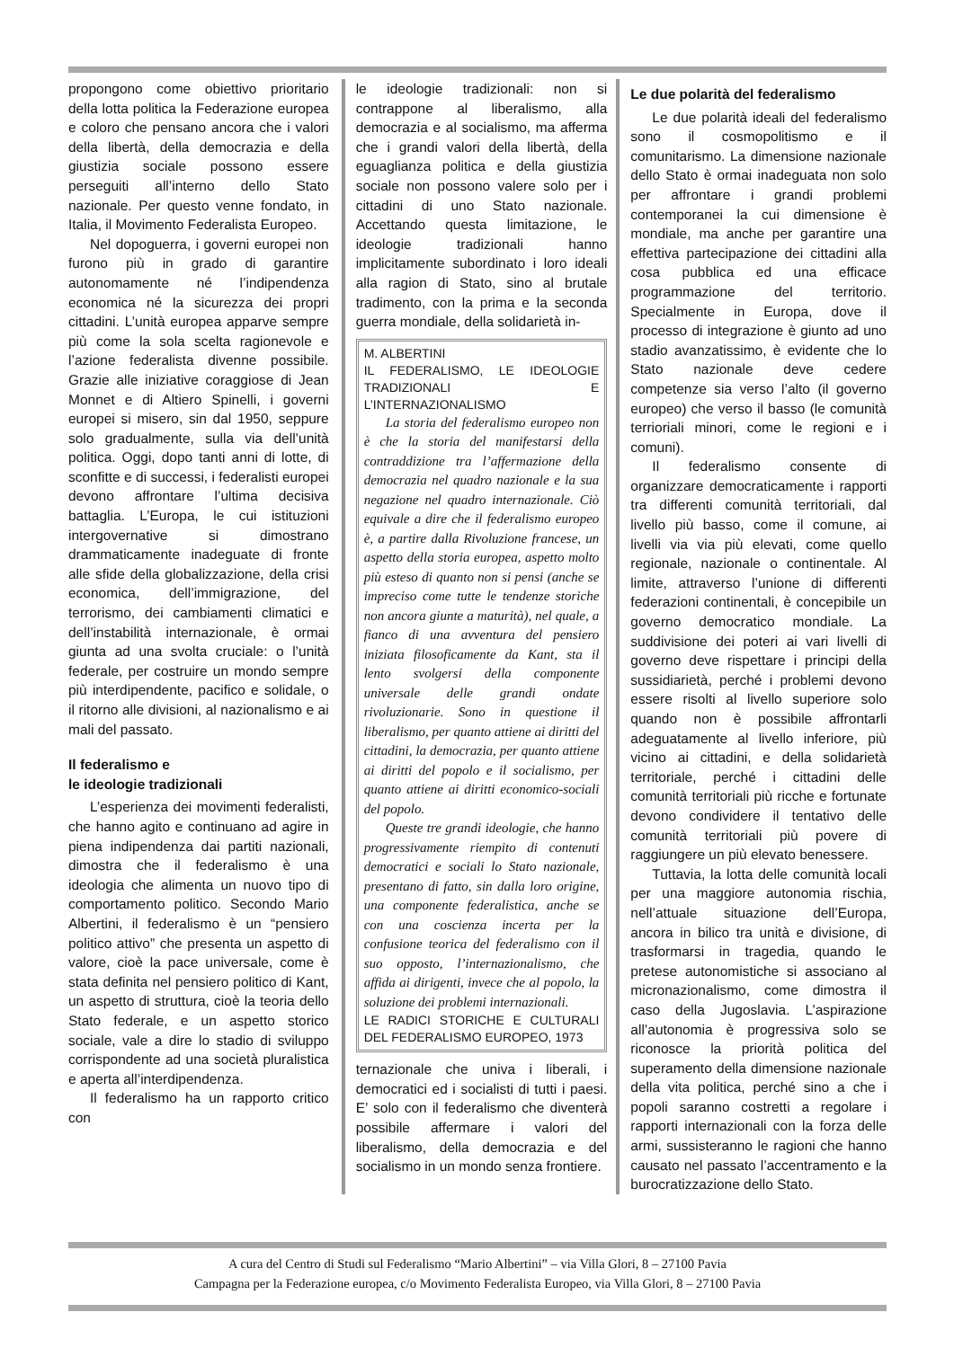propongono come obiettivo prioritario della lotta politica la Federazione europea e coloro che pensano ancora che i valori della libertà, della democrazia e della giustizia sociale possono essere perseguiti all’interno dello Stato nazionale. Per questo venne fondato, in Italia, il Movimento Federalista Europeo.
Nel dopoguerra, i governi europei non furono più in grado di garantire autonomamente né l’indipendenza economica né la sicurezza dei propri cittadini. L’unità europea apparve sempre più come la sola scelta ragionevole e l’azione federalista divenne possibile. Grazie alle iniziative coraggiose di Jean Monnet e di Altiero Spinelli, i governi europei si misero, sin dal 1950, seppure solo gradualmente, sulla via dell’unità politica. Oggi, dopo tanti anni di lotte, di sconfitte e di successi, i federalisti europei devono affrontare l’ultima decisiva battaglia. L’Europa, le cui istituzioni intergovernative si dimostrano drammaticamente inadeguate di fronte alle sfide della globalizzazione, della crisi economica, dell’immigrazione, del terrorismo, dei cambiamenti climatici e dell’instabilità internazionale, è ormai giunta ad una svolta cruciale: o l’unità federale, per costruire un mondo sempre più interdipendente, pacifico e solidale, o il ritorno alle divisioni, al nazionalismo e ai mali del passato.
Il federalismo e
le ideologie tradizionali
L’esperienza dei movimenti federalisti, che hanno agito e continuano ad agire in piena indipendenza dai partiti nazionali, dimostra che il federalismo è una ideologia che alimenta un nuovo tipo di comportamento politico. Secondo Mario Albertini, il federalismo è un “pensiero politico attivo” che presenta un aspetto di valore, cioè la pace universale, come è stata definita nel pensiero politico di Kant, un aspetto di struttura, cioè la teoria dello Stato federale, e un aspetto storico sociale, vale a dire lo stadio di sviluppo corrispondente ad una società pluralistica e aperta all’interdipendenza.
Il federalismo ha un rapporto critico con
le ideologie tradizionali: non si contrappone al liberalismo, alla democrazia e al socialismo, ma afferma che i grandi valori della libertà, della eguaglianza politica e della giustizia sociale non possono valere solo per i cittadini di uno Stato nazionale. Accettando questa limitazione, le ideologie tradizionali hanno implicitamente subordinato i loro ideali alla ragion di Stato, sino al brutale tradimento, con la prima e la seconda guerra mondiale, della solidarietà in-
M. ALBERTINI
IL FEDERALISMO, LE IDEOLOGIE TRADIZIONALI E L’INTERNAZIONALISMO
La storia del federalismo europeo non è che la storia del manifestarsi della contraddizione tra l’affermazione della democrazia nel quadro nazionale e la sua negazione nel quadro internazionale. Ciò equivale a dire che il federalismo europeo è, a partire dalla Rivoluzione francese, un aspetto della storia europea, aspetto molto più esteso di quanto non si pensi (anche se impreciso come tutte le tendenze storiche non ancora giunte a maturità), nel quale, a fianco di una avventura del pensiero iniziata filosoficamente da Kant, sta il lento svolgersi della componente universale delle grandi ondate rivoluzionarie. Sono in questione il liberalismo, per quanto attiene ai diritti del cittadini, la democrazia, per quanto attiene ai diritti del popolo e il socialismo, per quanto attiene ai diritti economico-sociali del popolo.
Queste tre grandi ideologie, che hanno progressivamente riempito di contenuti democratici e sociali lo Stato nazionale, presentano di fatto, sin dalla loro origine, una componente federalistica, anche se con una coscienza incerta per la confusione teorica del federalismo con il suo opposto, l’internazionalismo, che affida ai dirigenti, invece che al popolo, la soluzione dei problemi internazionali.
LE RADICI STORICHE E CULTURALI DEL FEDERALISMO EUROPEO, 1973
ternazionale che univa i liberali, i democratici ed i socialisti di tutti i paesi. E’ solo con il federalismo che diventerà possibile affermare i valori del liberalismo, della democrazia e del socialismo in un mondo senza frontiere.
Le due polarità del federalismo
Le due polarità ideali del federalismo sono il cosmopolitismo e il comunitarismo. La dimensione nazionale dello Stato è ormai inadeguata non solo per affrontare i grandi problemi contemporanei la cui dimensione è mondiale, ma anche per garantire una effettiva partecipazione dei cittadini alla cosa pubblica ed una efficace programmazione del territorio. Specialmente in Europa, dove il processo di integrazione è giunto ad uno stadio avanzatissimo, è evidente che lo Stato nazionale deve cedere competenze sia verso l’alto (il governo europeo) che verso il basso (le comunità terrioriali minori, come le regioni e i comuni).
Il federalismo consente di organizzare democraticamente i rapporti tra differenti comunità territoriali, dal livello più basso, come il comune, ai livelli via via più elevati, come quello regionale, nazionale o continentale. Al limite, attraverso l’unione di differenti federazioni continentali, è concepibile un governo democratico mondiale. La suddivisione dei poteri ai vari livelli di governo deve rispettare i principi della sussidiarietà, perché i problemi devono essere risolti al livello superiore solo quando non è possibile affrontarli adeguatamente al livello inferiore, più vicino ai cittadini, e della solidarietà territoriale, perché i cittadini delle comunità territoriali più ricche e fortunate devono condividere il tentativo delle comunità territoriali più povere di raggiungere un più elevato benessere.
Tuttavia, la lotta delle comunità locali per una maggiore autonomia rischia, nell’attuale situazione dell’Europa, ancora in bilico tra unità e divisione, di trasformarsi in tragedia, quando le pretese autonomistiche si associano al micronazionalismo, come dimostra il caso della Jugoslavia. L’aspirazione all’autonomia è progressiva solo se riconosce la priorità politica del superamento della dimensione nazionale della vita politica, perché sino a che i popoli saranno costretti a regolare i rapporti internazionali con la forza delle armi, sussisteranno le ragioni che hanno causato nel passato l’accentramento e la burocratizzazione dello Stato.
A cura del Centro di Studi sul Federalismo “Mario Albertini” – via Villa Glori, 8 – 27100 Pavia
Campagna per la Federazione europea, c/o Movimento Federalista Europeo, via Villa Glori, 8 – 27100 Pavia